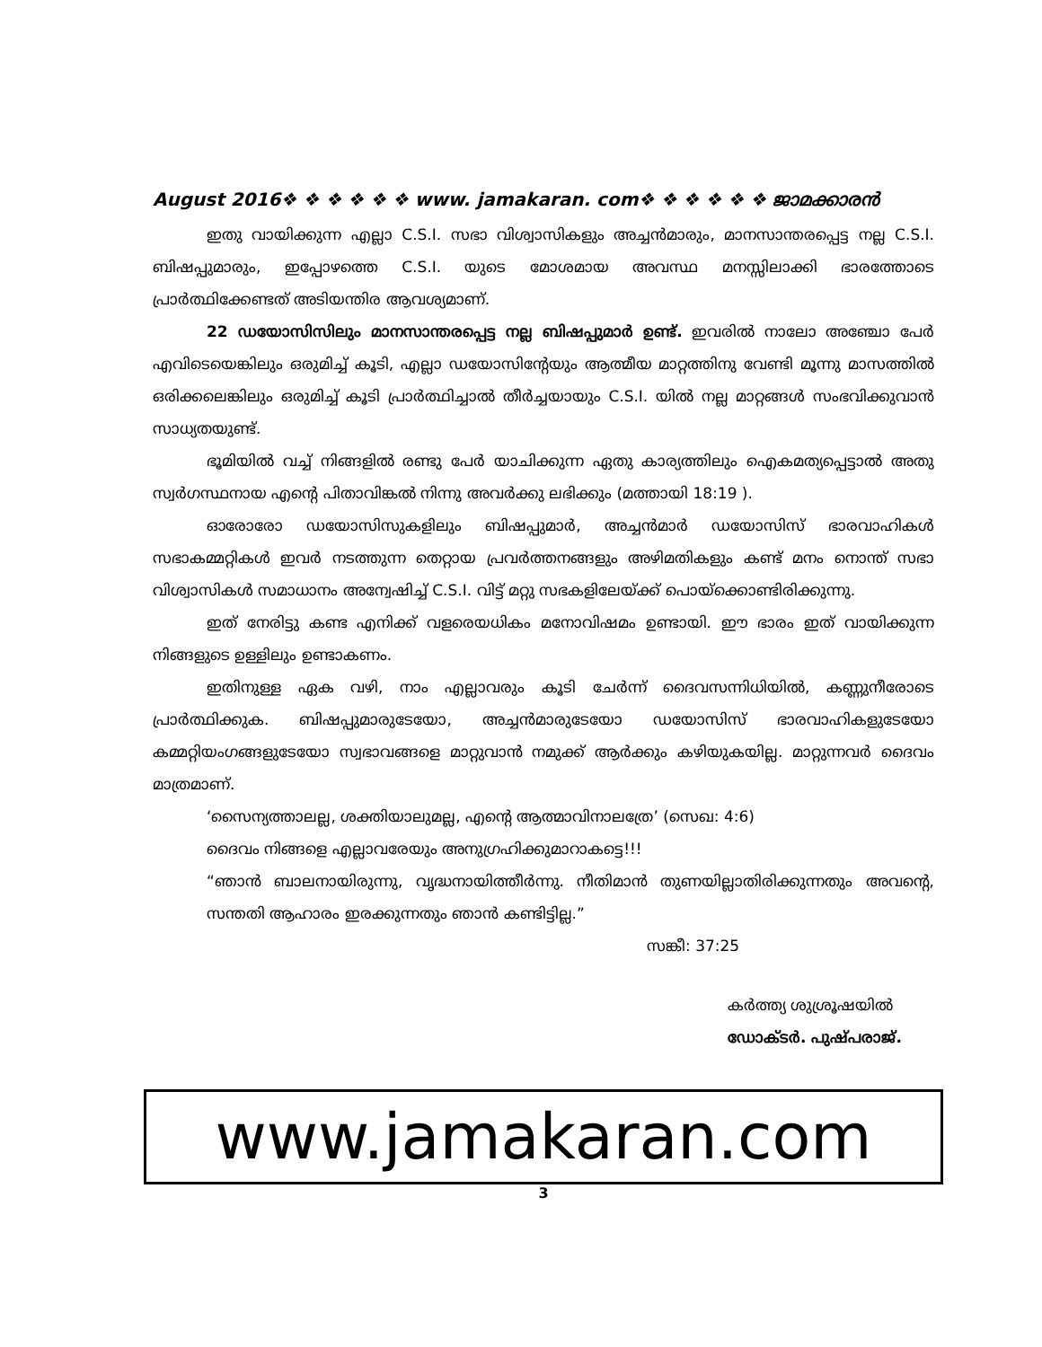August 2016❖ ❖ ❖ ❖ ❖ ❖ www. jamakaran. com❖ ❖ ❖ ❖ ❖ ❖ ജാമക്കാരൻ
ഇതു വായിക്കുന്ന എല്ലാ C.S.I. സഭാ വിശ്വാസികളും അച്ചൻമാരും, മാനസാന്തരപ്പെട്ട നല്ല C.S.I. ബിഷപ്പുമാരും, ഇപ്പോഴത്തെ C.S.I. യുടെ മോശമായ അവസ്ഥ മനസ്സിലാക്കി ഭാരത്തോടെ പ്രാർത്ഥിക്കേണ്ടത് അടിയന്തിര ആവശ്യമാണ്.
22 ഡയോസിസിലും മാനസാന്തരപ്പെട്ട നല്ല ബിഷപ്പുമാർ ഉണ്ട്. ഇവരിൽ നാലോ അഞ്ചോ പേർ എവിടെയെങ്കിലും ഒരുമിച്ച് കൂടി, എല്ലാ ഡയോസിന്റേയും ആത്മീയ മാറ്റത്തിനു വേണ്ടി മൂന്നു മാസത്തിൽ ഒരിക്കലെങ്കിലും ഒരുമിച്ച് കൂടി പ്രാർത്ഥിച്ചാൽ തീർച്ചയായും C.S.I. യിൽ നല്ല മാറ്റങ്ങൾ സംഭവിക്കുവാൻ സാധ്യതയുണ്ട്.
ഭൂമിയിൽ വച്ച് നിങ്ങളിൽ രണ്ടു പേർ യാചിക്കുന്ന ഏതു കാര്യത്തിലും ഐകമത്യപ്പെട്ടാൽ അതു സ്വർഗസ്ഥനായ എന്റെ പിതാവിങ്കൽ നിന്നു അവർക്കു ലഭിക്കും (മത്തായി 18:19 ).
ഓരോരോ ഡയോസിസുകളിലും ബിഷപ്പുമാർ, അച്ചൻമാർ ഡയോസിസ് ഭാരവാഹികൾ സഭാകമ്മറ്റികൾ ഇവർ നടത്തുന്ന തെറ്റായ പ്രവർത്തനങ്ങളും അഴിമതികളും കണ്ട് മനം നൊന്ത് സഭാ വിശ്വാസികൾ സമാധാനം അന്വേഷിച്ച് C.S.I. വിട്ട് മറ്റു സഭകളിലേയ്ക്ക് പൊയ്ക്കൊണ്ടിരിക്കുന്നു.
ഇത് നേരിട്ടു കണ്ട എനിക്ക് വളരെയധികം മനോവിഷമം ഉണ്ടായി. ഈ ഭാരം ഇത് വായിക്കുന്ന നിങ്ങളുടെ ഉള്ളിലും ഉണ്ടാകണം.
ഇതിനുള്ള ഏക വഴി, നാം എല്ലാവരും കൂടി ചേർന്ന് ദൈവസന്നിധിയിൽ, കണ്ണുനീരോടെ പ്രാർത്ഥിക്കുക. ബിഷപ്പുമാരുടേയോ, അച്ചൻമാരുടേയോ ഡയോസിസ് ഭാരവാഹികളുടേയോ കമ്മറ്റിയംഗങ്ങളുടേയോ സ്വഭാവങ്ങളെ മാറ്റുവാൻ നമുക്ക് ആർക്കും കഴിയുകയില്ല. മാറ്റുന്നവർ ദൈവം മാത്രമാണ്.
‘സൈന്യത്താലല്ല, ശക്തിയാലുമല്ല, എന്റെ ആത്മാവിനാലത്രേ’ (സെഖ: 4:6)
ദൈവം നിങ്ങളെ എല്ലാവരേയും അനുഗ്രഹിക്കുമാറാകട്ടെ!!!
“ഞാൻ ബാലനായിരുന്നു, വൃദ്ധനായിത്തീർന്നു. നീതിമാൻ തുണയില്ലാതിരിക്കുന്നതും അവന്റെ, സന്തതി ആഹാരം ഇരക്കുന്നതും ഞാൻ കണ്ടിട്ടില്ല.”
സങ്കീ: 37:25
കർത്ത്യ ശുശ്രൂഷയിൽ
ഡോക്ടർ. പുഷ്പരാജ്.
www.jamakaran.com
3